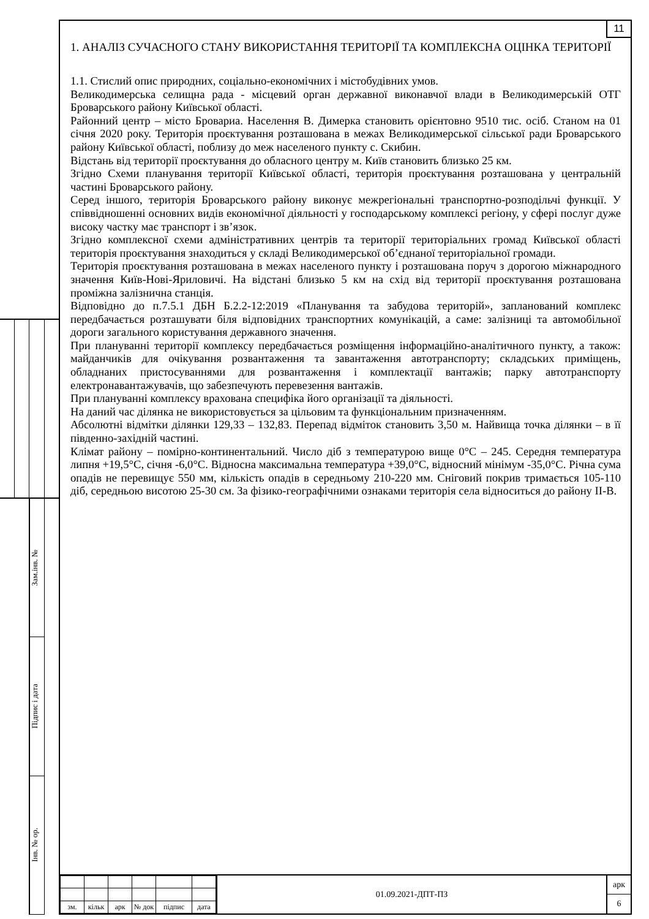Зам.інв. №
Підпис і дата
Інв. № ор.
11
1. АНАЛІЗ СУЧАСНОГО СТАНУ ВИКОРИСТАННЯ ТЕРИТОРІЇ ТА КОМПЛЕКСНА ОЦІНКА ТЕРИТОРІЇ
1.1. Стислий опис природних, соціально-економічних і містобудівних умов.
Великодимерська селищна рада - місцевий орган державної виконавчої влади в Великодимерській ОТГ Броварського району Київської області.
Районний центр – місто Бровариа. Населення В. Димерка становить орієнтовно 9510 тис. осіб. Станом на 01 січня 2020 року. Територія проєктування розташована в межах Великодимерської сільської ради Броварського району Київської області, поблизу до меж населеного пункту с. Скибин.
Відстань від території проєктування до обласного центру м. Київ становить близько 25 км.
Згідно Схеми планування території Київської області, територія проєктування розташована у центральній частині Броварського району.
Серед іншого, територія Броварського району виконує межрегіональні транспортно-розподільчі функції. У співвідношенні основних видів економічної діяльності у господарському комплексі регіону, у сфері послуг дуже високу частку має транспорт і зв’язок.
Згідно комплексної схеми адміністративних центрів та території територіальних громад Київської області територія проєктування знаходиться у складі Великодимерської об’єднаної територіальної громади.
Територія проєктування розташована в межах населеного пункту і розташована поруч з дорогою міжнародного значення Київ-Нові-Яриловичі. На відстані близько 5 км на схід від території проєктування розташована проміжна залізнична станція.
Відповідно до п.7.5.1 ДБН Б.2.2-12:2019 «Планування та забудова територій», запланований комплекс передбачається розташувати біля відповідних транспортних комунікацій, а саме: залізниці та автомобільної дороги загального користування державного значення.
При плануванні території комплексу передбачається розміщення інформаційно-аналітичного пункту, а також: майданчиків для очікування розвантаження та завантаження автотранспорту; складських приміщень, обладнаних пристосуваннями для розвантаження і комплектації вантажів; парку автотранспорту електронавантажувачів, що забезпечують перевезення вантажів.
При плануванні комплексу врахована специфіка його організації та діяльності.
На даний час ділянка не використовується за цільовим та функціональним призначенням.
Абсолютні відмітки ділянки 129,33 – 132,83. Перепад відміток становить 3,50 м. Найвища точка ділянки – в її південно-західній частині.
Клімат району – помірно-континентальний. Число діб з температурою вище 0°С – 245. Середня температура липня +19,5°С, січня -6,0°С. Відносна максимальна температура +39,0°С, відносний мінімум -35,0°С. Річна сума опадів не перевищує 550 мм, кількість опадів в середньому 210-220 мм. Сніговий покрив тримається 105-110 діб, середньою висотою 25-30 см. За фізико-географічними ознаками територія села відноситься до району ІІ-В.
| зм. | кільк | арк | № док | підпис | дата |
01.09.2021-ДПТ-ПЗ
арк
6